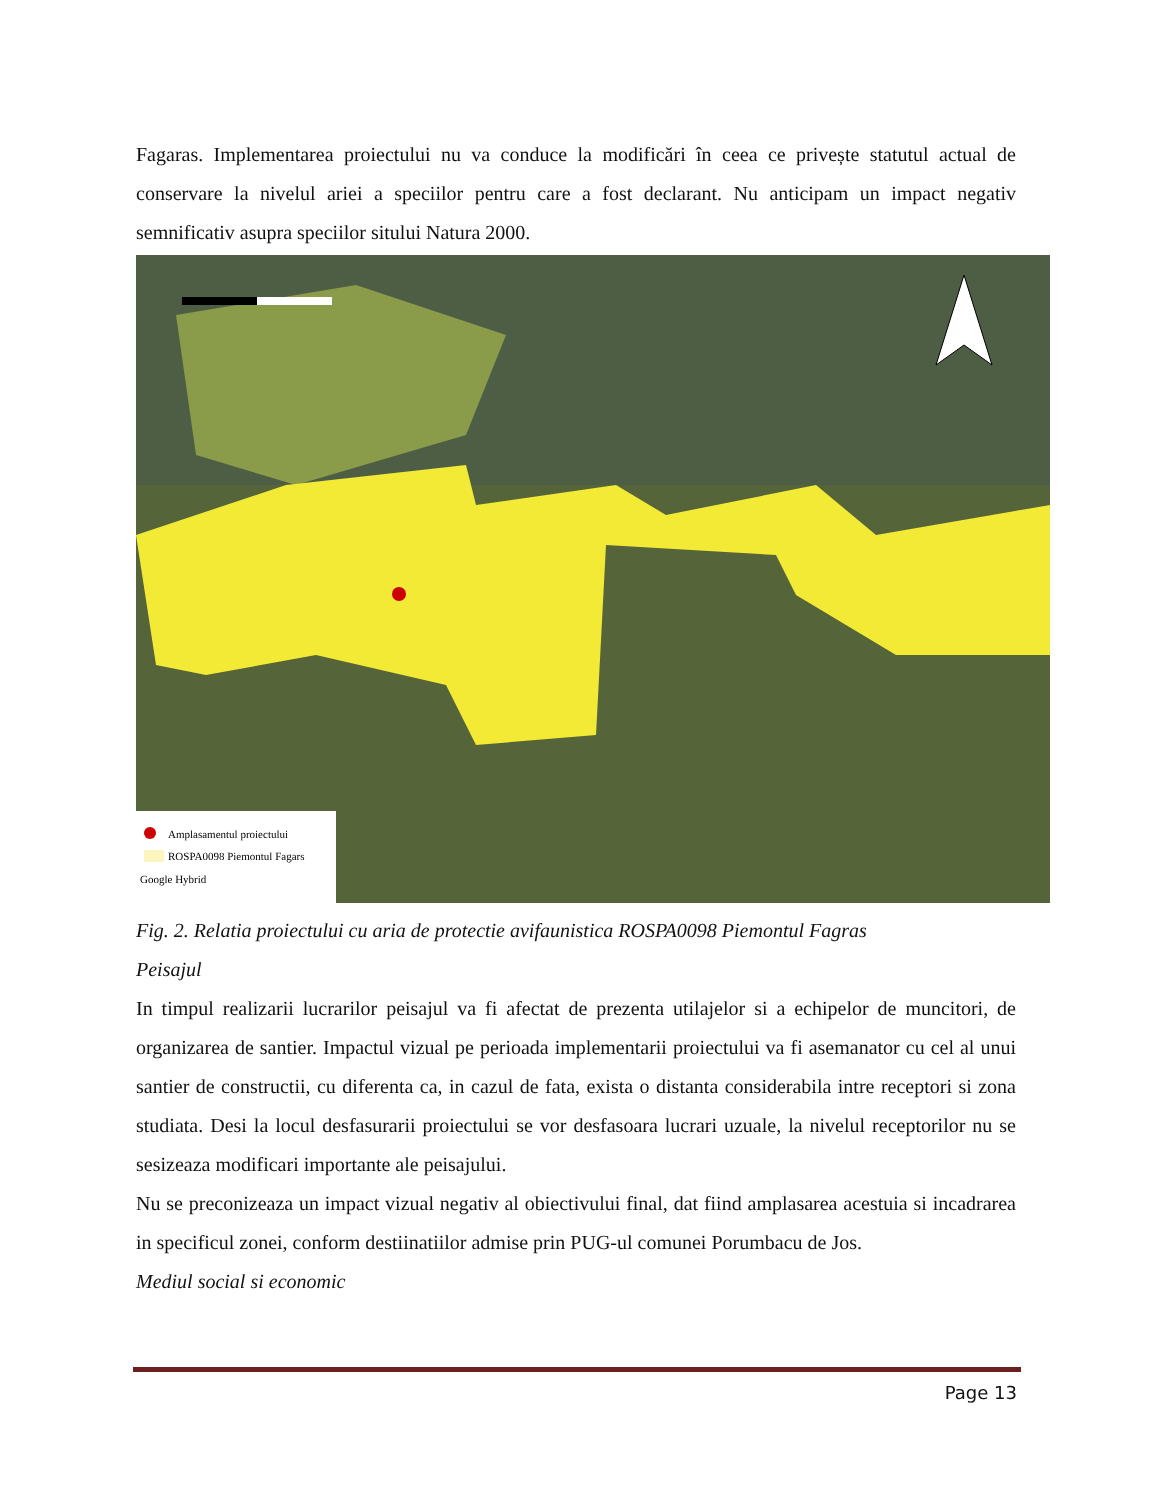Fagaras. Implementarea proiectului nu va conduce la modificări în ceea ce privește statutul actual de conservare la nivelul ariei a speciilor pentru care a fost declarant. Nu anticipam un impact negativ semnificativ asupra speciilor sitului Natura 2000.
Amplasamentul proiectului
ROSPA0098 Piemontul Fagars
Google Hybrid
Fig. 2. Relatia proiectului cu aria de protectie avifaunistica ROSPA0098 Piemontul Fagras
Peisajul
In timpul realizarii lucrarilor peisajul va fi afectat de prezenta utilajelor si a echipelor de muncitori, de organizarea de santier. Impactul vizual pe perioada implementarii proiectului va fi asemanator cu cel al unui santier de constructii, cu diferenta ca, in cazul de fata, exista o distanta considerabila intre receptori si zona studiata. Desi la locul desfasurarii proiectului se vor desfasoara lucrari uzuale, la nivelul receptorilor nu se sesizeaza modificari importante ale peisajului.
Nu se preconizeaza un impact vizual negativ al obiectivului final, dat fiind amplasarea acestuia si incadrarea in specificul zonei, conform destiinatiilor admise prin PUG-ul comunei Porumbacu de Jos.
Mediul social si economic
Page 13